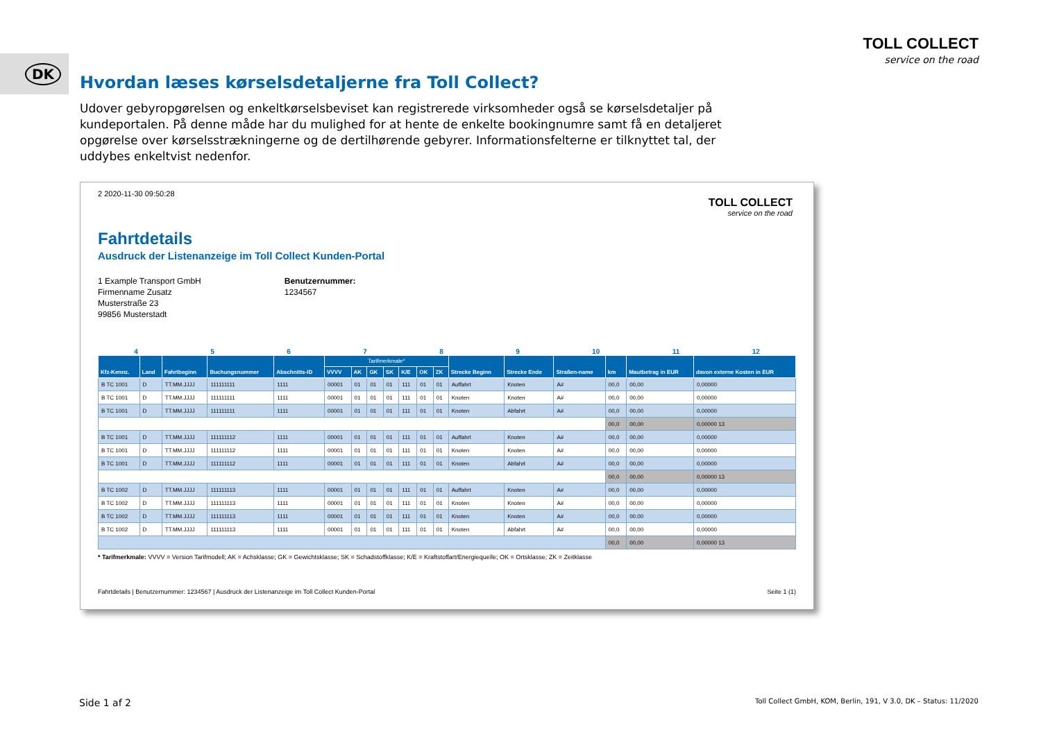DK
TOLL COLLECT
service on the road
Hvordan læses kørselsdetaljerne fra Toll Collect?
Udover gebyropgørelsen og enkeltkørselsbeviset kan registrerede virksomheder også se kørselsdetaljer på kundeportalen. På denne måde har du mulighed for at hente de enkelte bookingnumre samt få en detaljeret opgørelse over kørselsstrækningerne og de dertilhørende gebyrer. Informationsfelterne er tilknyttet tal, der uddybes enkeltvist nedenfor.
2 2020-11-30 09:50:28
TOLL COLLECT
service on the road
Fahrtdetails
Ausdruck der Listenanzeige im Toll Collect Kunden-Portal
1 Example Transport GmbH
Firmenname Zusatz
Musterstraße 23
99856 Musterstadt
Benutzernummer:
1234567
456789 10 11 12
| Kfz-Kennz. | Land | Fahrtbeginn | Buchungsnummer | Abschnitts-ID | Tarifmerkmale* | | | | | | | Strecke Beginn | Strecke Ende | Straßen-name | km | Mautbetrag in EUR | davon externe Kosten in EUR |
| --- | --- | --- | --- | --- | --- | --- | --- | --- | --- | --- | --- | --- | --- | --- | --- | --- | --- |
| | | | | | VVVV | AK | GK | SK | K/E | OK | ZK | | | | | | |
| B TC 1001 | D | TT.MM.JJJJ | 111111111 | 1111 | 00001 | 01 | 01 | 01 | 111 | 01 | 01 | Auffahrt | Knoten | A# | 00,0 | 00,00 | 0,00000 |
| B TC 1001 | D | TT.MM.JJJJ | 111111111 | 1111 | 00001 | 01 | 01 | 01 | 111 | 01 | 01 | Knoten | Knoten | A# | 00,0 | 00,00 | 0,00000 |
| B TC 1001 | D | TT.MM.JJJJ | 111111111 | 1111 | 00001 | 01 | 01 | 01 | 111 | 01 | 01 | Knoten | Abfahrt | A# | 00,0 | 00,00 | 0,00000 |
| | | | | | | | | | | | | | | | 00,0 | 00,00 | 0,00000 13 |
| B TC 1001 | D | TT.MM.JJJJ | 111111112 | 1111 | 00001 | 01 | 01 | 01 | 111 | 01 | 01 | Auffahrt | Knoten | A# | 00,0 | 00,00 | 0,00000 |
| B TC 1001 | D | TT.MM.JJJJ | 111111112 | 1111 | 00001 | 01 | 01 | 01 | 111 | 01 | 01 | Knoten | Knoten | A# | 00,0 | 00,00 | 0,00000 |
| B TC 1001 | D | TT.MM.JJJJ | 111111112 | 1111 | 00001 | 01 | 01 | 01 | 111 | 01 | 01 | Knoten | Abfahrt | A# | 00,0 | 00,00 | 0,00000 |
| | | | | | | | | | | | | | | | 00,0 | 00,00 | 0,00000 13 |
| B TC 1002 | D | TT.MM.JJJJ | 111111113 | 1111 | 00001 | 01 | 01 | 01 | 111 | 01 | 01 | Auffahrt | Knoten | A# | 00,0 | 00,00 | 0,00000 |
| B TC 1002 | D | TT.MM.JJJJ | 111111113 | 1111 | 00001 | 01 | 01 | 01 | 111 | 01 | 01 | Knoten | Knoten | A# | 00,0 | 00,00 | 0,00000 |
| B TC 1002 | D | TT.MM.JJJJ | 111111113 | 1111 | 00001 | 01 | 01 | 01 | 111 | 01 | 01 | Knoten | Knoten | A# | 00,0 | 00,00 | 0,00000 |
| B TC 1002 | D | TT.MM.JJJJ | 111111113 | 1111 | 00001 | 01 | 01 | 01 | 111 | 01 | 01 | Knoten | Abfahrt | A# | 00,0 | 00,00 | 0,00000 |
| | | | | | | | | | | | | | | | 00,0 | 00,00 | 0,00000 13 |
* Tarifmerkmale: VVVV = Version Tarifmodell; AK = Achsklasse; GK = Gewichtsklasse; SK = Schadstoffklasse; K/E = Kraftstoffart/Energiequelle; OK = Ortsklasse; ZK = Zeitklasse
Fahrtdetails | Benutzernummer: 1234567 | Ausdruck der Listenanzeige im Toll Collect Kunden-Portal Seite 1 (1)
Side 1 af 2 Toll Collect GmbH, KOM, Berlin, 191, V 3.0, DK – Status: 11/2020